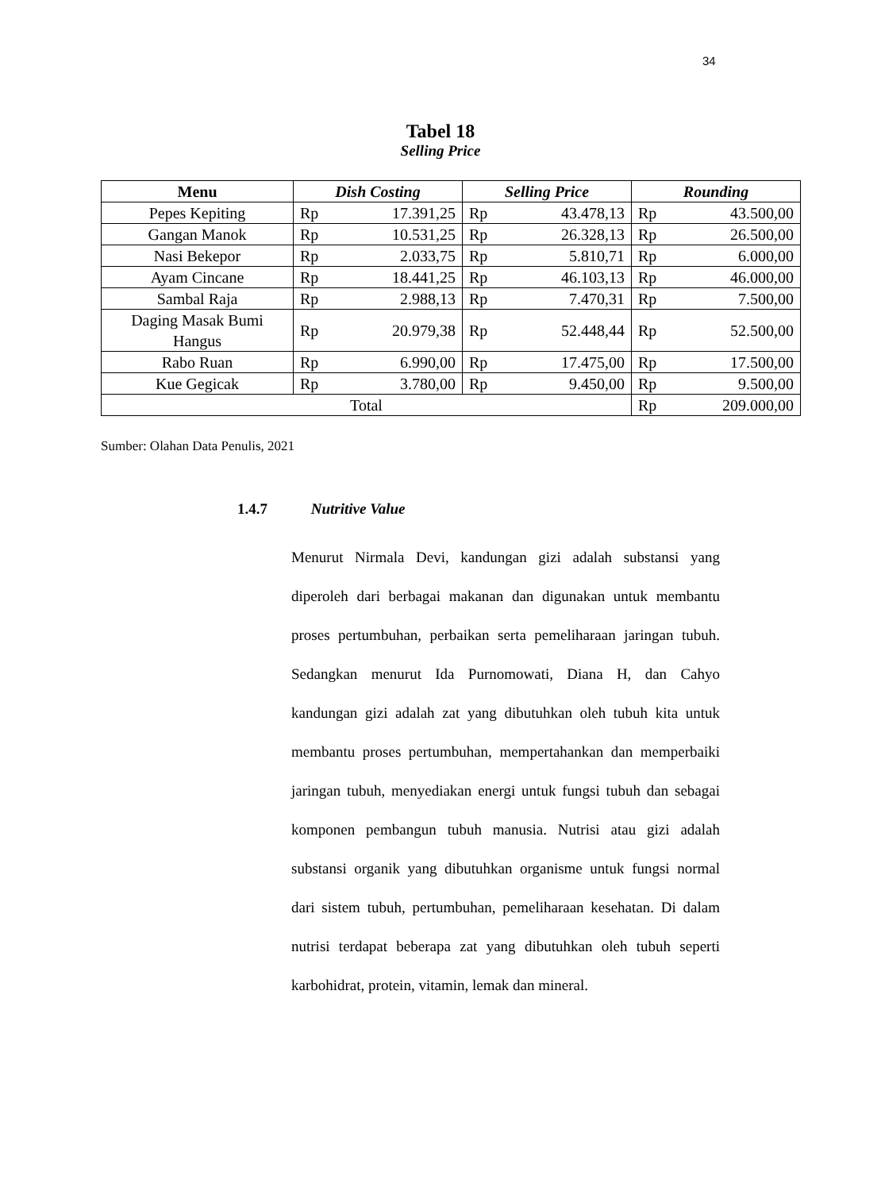34
Tabel 18
Selling Price
| Menu | Dish Costing | | Selling Price | | Rounding | |
| --- | --- | --- | --- | --- | --- | --- |
| Pepes Kepiting | Rp | 17.391,25 | Rp | 43.478,13 | Rp | 43.500,00 |
| Gangan Manok | Rp | 10.531,25 | Rp | 26.328,13 | Rp | 26.500,00 |
| Nasi Bekepor | Rp | 2.033,75 | Rp | 5.810,71 | Rp | 6.000,00 |
| Ayam Cincane | Rp | 18.441,25 | Rp | 46.103,13 | Rp | 46.000,00 |
| Sambal Raja | Rp | 2.988,13 | Rp | 7.470,31 | Rp | 7.500,00 |
| Daging Masak Bumi Hangus | Rp | 20.979,38 | Rp | 52.448,44 | Rp | 52.500,00 |
| Rabo Ruan | Rp | 6.990,00 | Rp | 17.475,00 | Rp | 17.500,00 |
| Kue Gegicak | Rp | 3.780,00 | Rp | 9.450,00 | Rp | 9.500,00 |
| Total | | | | | Rp | 209.000,00 |
Sumber: Olahan Data Penulis, 2021
1.4.7 Nutritive Value
Menurut Nirmala Devi, kandungan gizi adalah substansi yang diperoleh dari berbagai makanan dan digunakan untuk membantu proses pertumbuhan, perbaikan serta pemeliharaan jaringan tubuh. Sedangkan menurut Ida Purnomowati, Diana H, dan Cahyo kandungan gizi adalah zat yang dibutuhkan oleh tubuh kita untuk membantu proses pertumbuhan, mempertahankan dan memperbaiki jaringan tubuh, menyediakan energi untuk fungsi tubuh dan sebagai komponen pembangun tubuh manusia. Nutrisi atau gizi adalah substansi organik yang dibutuhkan organisme untuk fungsi normal dari sistem tubuh, pertumbuhan, pemeliharaan kesehatan. Di dalam nutrisi terdapat beberapa zat yang dibutuhkan oleh tubuh seperti karbohidrat, protein, vitamin, lemak dan mineral.